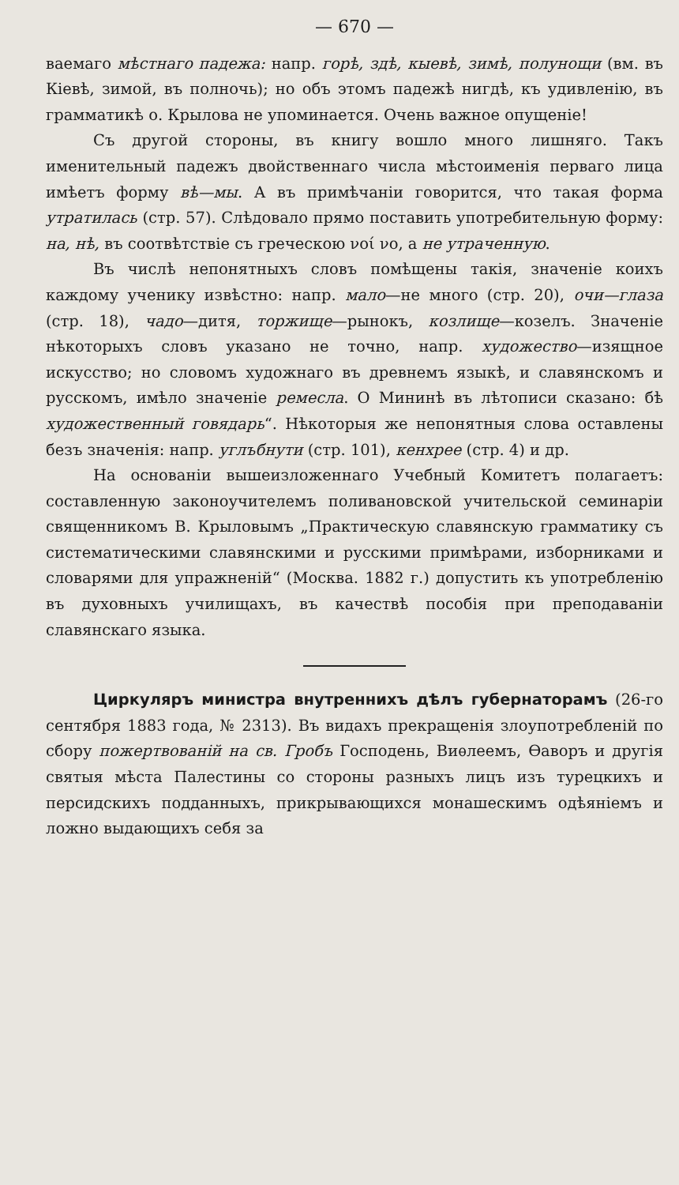— 670 —
ваемаго мѣстнаго падежа: напр. горѣ, здѣ, кыевѣ, зимѣ, полунощи (вм. въ Кіевѣ, зимой, въ полночь); но объ этомъ падежѣ нигдѣ, къ удивленію, въ грамматикѣ о. Крылова не упоминается. Очень важное опущеніе!
Съ другой стороны, въ книгу вошло много лишняго. Такъ именительный падежъ двойственнаго числа мѣстоименія перваго лица имѣетъ форму вѣ—мы. А въ примѣчаніи говорится, что такая форма утратилась (стр. 57). Слѣдовало прямо поставить употребительную форму: на, нѣ, въ соотвѣтствіе съ греческою νοί νο, а не утраченную.
Въ числѣ непонятныхъ словъ помѣщены такія, значеніе коихъ каждому ученику извѣстно: напр. мало—не много (стр. 20), очи—глаза (стр. 18), чадо—дитя, торжище—рынокъ, козлище—козелъ. Значеніе нѣкоторыхъ словъ указано не точно, напр. художество—изящное искусство; но словомъ художнаго въ древнемъ языкѣ, и славянскомъ и русскомъ, имѣло значеніе ремесла. О Мининѣ въ лѣтописи сказано: бѣ художественный говядарь“. Нѣкоторыя же непонятныя слова оставлены безъ значенія: напр. углъбнути (стр. 101), кенхрее (стр. 4) и др.
На основаніи вышеизложеннаго Учебный Комитетъ полагаетъ: составленную законоучителемъ поливановской учительской семинаріи священникомъ В. Крыловымъ „Практическую славянскую грамматику съ систематическими славянскими и русскими примѣрами, изборниками и словарями для упражненій“ (Москва. 1882 г.) допустить къ употребленію въ духовныхъ училищахъ, въ качествѣ пособія при преподаваніи славянскаго языка.
Циркуляръ министра внутреннихъ дѣлъ губернаторамъ (26-го сентября 1883 года, № 2313). Въ видахъ прекращенія злоупотребленій по сбору пожертвованій на св. Гробъ Господень, Виѳлеемъ, Ѳаворъ и другія святыя мѣста Палестины со стороны разныхъ лицъ изъ турецкихъ и персидскихъ подданныхъ, прикрывающихся монашескимъ одѣяніемъ и ложно выдающихъ себя за